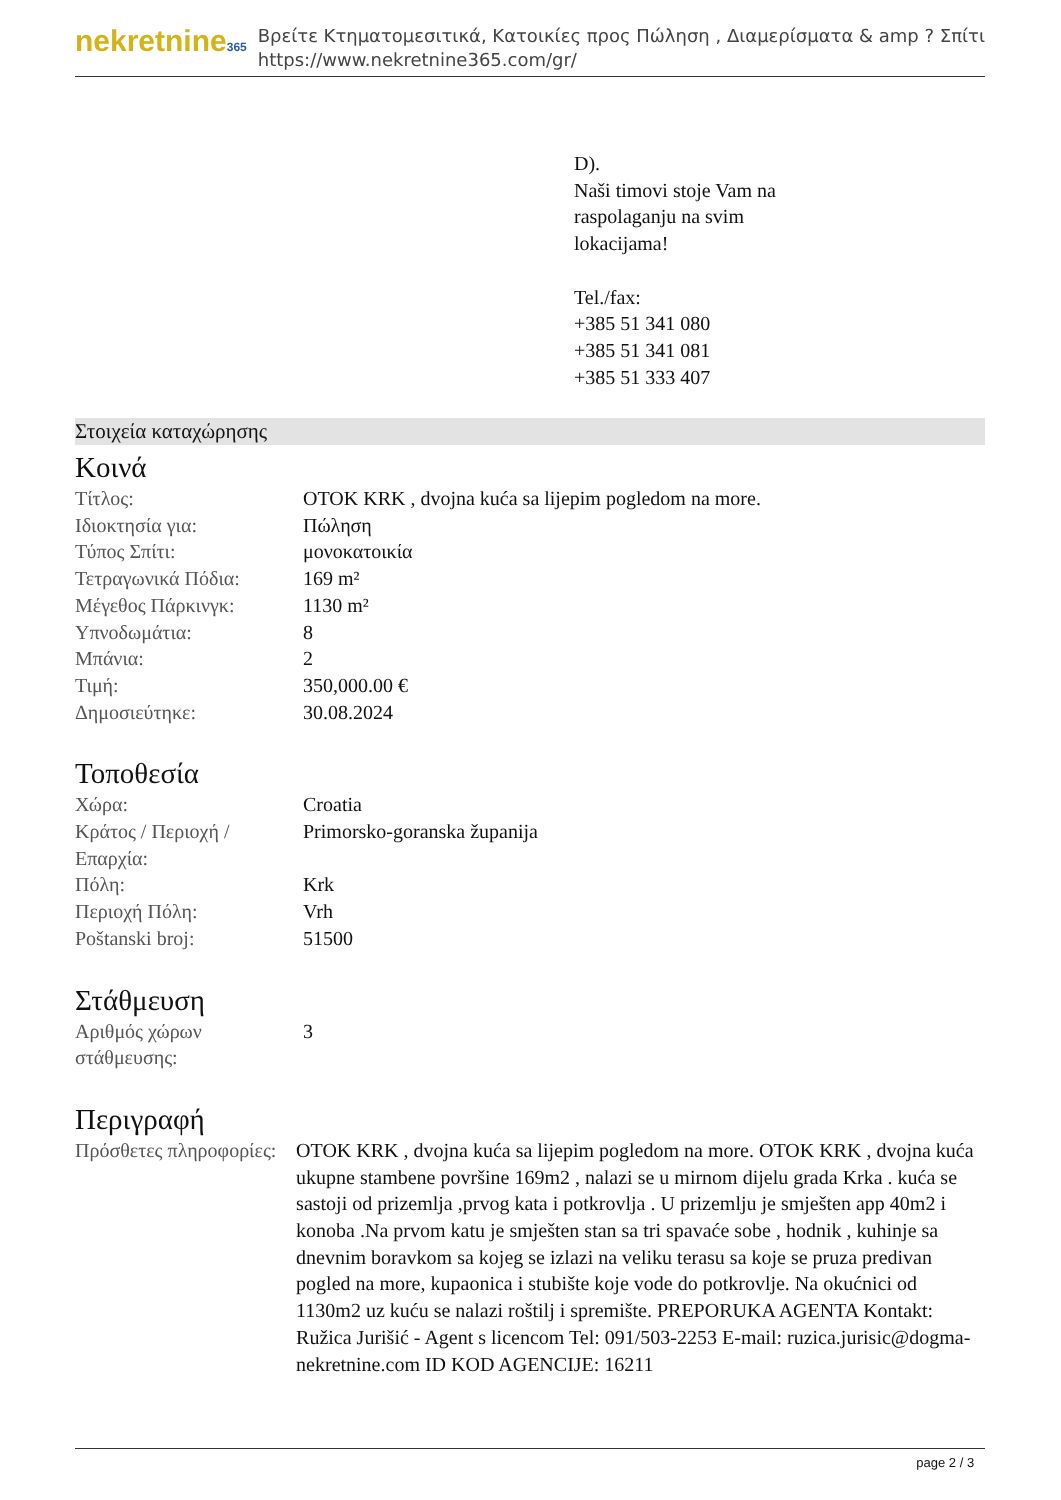nekretnine365
Βρείτε Κτηματομεσιτικά, Κατοικίες προς Πώληση , Διαμερίσματα & amp ? Σπίτι
https://www.nekretnine365.com/gr/
D).
Naši timovi stoje Vam na
raspolaganju na svim
lokacijama!
Tel./fax:
+385 51 341 080
+385 51 341 081
+385 51 333 407
Στοιχεία καταχώρησης
Κοινά
| Τίτλος: | OTOK KRK , dvojna kuća sa lijepim pogledom na more. |
| Ιδιοκτησία για: | Πώληση |
| Τύπος Σπίτι: | μονοκατοικία |
| Τετραγωνικά Πόδια: | 169 m² |
| Μέγεθος Πάρκινγκ: | 1130 m² |
| Υπνοδωμάτια: | 8 |
| Μπάνια: | 2 |
| Τιμή: | 350,000.00 € |
| Δημοσιεύτηκε: | 30.08.2024 |
Τοποθεσία
| Χώρα: | Croatia |
| Κράτος / Περιοχή / Επαρχία: | Primorsko-goranska županija |
| Πόλη: | Krk |
| Περιοχή Πόλη: | Vrh |
| Poštanski broj: | 51500 |
Στάθμευση
| Αριθμός χώρων στάθμευσης: | 3 |
Περιγραφή
| Πρόσθετες πληροφορίες: | OTOK KRK , dvojna kuća sa lijepim pogledom na more. OTOK KRK , dvojna kuća ukupne stambene površine 169m2 , nalazi se u mirnom dijelu grada Krka . kuća se sastoji od prizemlja ,prvog kata i potkrovlja . U prizemlju je smješten app 40m2 i konoba .Na prvom katu je smješten stan sa tri spavaće sobe , hodnik , kuhinje sa dnevnim boravkom sa kojeg se izlazi na veliku terasu sa koje se pruza predivan pogled na more, kupaonica i stubište koje vode do potkrovlje. Na okućnici od 1130m2 uz kuću se nalazi roštilj i spremište. PREPORUKA AGENTA Kontakt: Ružica Jurišić - Agent s licencom Tel: 091/503-2253 E-mail: ruzica.jurisic@dogma-nekretnine.com ID KOD AGENCIJE: 16211 |
page 2 / 3